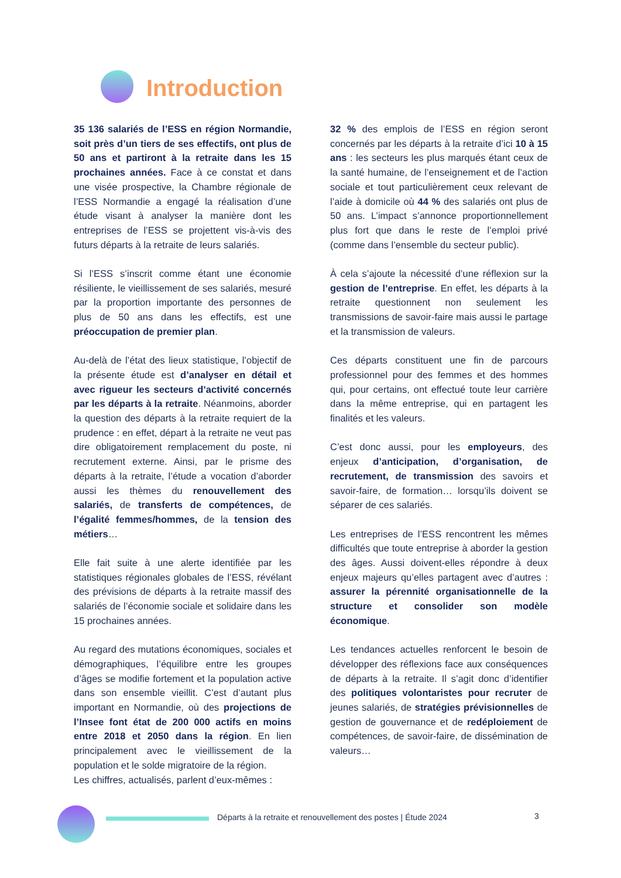Introduction
35 136 salariés de l’ESS en région Normandie, soit près d’un tiers de ses effectifs, ont plus de 50 ans et partiront à la retraite dans les 15 prochaines années. Face à ce constat et dans une visée prospective, la Chambre régionale de l’ESS Normandie a engagé la réalisation d’une étude visant à analyser la manière dont les entreprises de l’ESS se projettent vis-à-vis des futurs départs à la retraite de leurs salariés.
Si l’ESS s’inscrit comme étant une économie résiliente, le vieillissement de ses salariés, mesuré par la proportion importante des personnes de plus de 50 ans dans les effectifs, est une préoccupation de premier plan.
Au-delà de l’état des lieux statistique, l’objectif de la présente étude est d’analyser en détail et avec rigueur les secteurs d’activité concernés par les départs à la retraite. Néanmoins, aborder la question des départs à la retraite requiert de la prudence : en effet, départ à la retraite ne veut pas dire obligatoirement remplacement du poste, ni recrutement externe. Ainsi, par le prisme des départs à la retraite, l’étude a vocation d’aborder aussi les thèmes du renouvellement des salariés, de transferts de compétences, de l’égalité femmes/hommes, de la tension des métiers…
Elle fait suite à une alerte identifiée par les statistiques régionales globales de l’ESS, révélant des prévisions de départs à la retraite massif des salariés de l’économie sociale et solidaire dans les 15 prochaines années.
Au regard des mutations économiques, sociales et démographiques, l’équilibre entre les groupes d’âges se modifie fortement et la population active dans son ensemble vieillit. C’est d’autant plus important en Normandie, où des projections de l’Insee font état de 200 000 actifs en moins entre 2018 et 2050 dans la région. En lien principalement avec le vieillissement de la population et le solde migratoire de la région.
Les chiffres, actualisés, parlent d’eux-mêmes :
32 % des emplois de l’ESS en région seront concernés par les départs à la retraite d’ici 10 à 15 ans : les secteurs les plus marqués étant ceux de la santé humaine, de l’enseignement et de l’action sociale et tout particulièrement ceux relevant de l’aide à domicile où 44 % des salariés ont plus de 50 ans. L’impact s’annonce proportionnellement plus fort que dans le reste de l’emploi privé (comme dans l’ensemble du secteur public).
À cela s’ajoute la nécessité d’une réflexion sur la gestion de l’entreprise. En effet, les départs à la retraite questionnent non seulement les transmissions de savoir-faire mais aussi le partage et la transmission de valeurs.
Ces départs constituent une fin de parcours professionnel pour des femmes et des hommes qui, pour certains, ont effectué toute leur carrière dans la même entreprise, qui en partagent les finalités et les valeurs.
C’est donc aussi, pour les employeurs, des enjeux d’anticipation, d’organisation, de recrutement, de transmission des savoirs et savoir-faire, de formation… lorsqu’ils doivent se séparer de ces salariés.
Les entreprises de l’ESS rencontrent les mêmes difficultés que toute entreprise à aborder la gestion des âges. Aussi doivent-elles répondre à deux enjeux majeurs qu’elles partagent avec d’autres : assurer la pérennité organisationnelle de la structure et consolider son modèle économique.
Les tendances actuelles renforcent le besoin de développer des réflexions face aux conséquences de départs à la retraite. Il s’agit donc d’identifier des politiques volontaristes pour recruter de jeunes salariés, de stratégies prévisionnelles de gestion de gouvernance et de redéploiement de compétences, de savoir-faire, de dissémination de valeurs…
Départs à la retraite et renouvellement des postes | Étude 2024
3